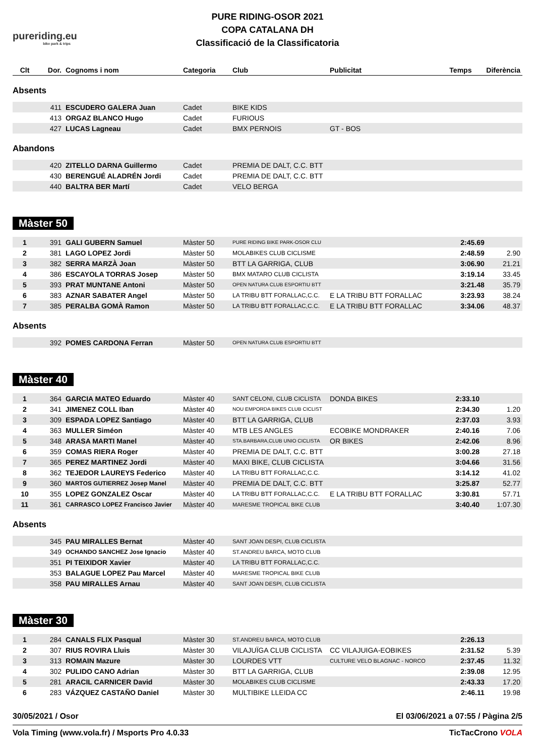pureriding.eu
bike park & trips
PURE RIDING-OSOR 2021
COPA CATALANA DH
Classificació de la Classificatoria
| Clt | Dor. | Cognoms i nom | Categoria | Club | Publicitat | Temps | Diferència |
| --- | --- | --- | --- | --- | --- | --- | --- |
Absents
| | 411 | ESCUDERO GALERA Juan | Cadet | BIKE KIDS | | | |
| | 413 | ORGAZ BLANCO Hugo | Cadet | FURIOUS | | | |
| | 427 | LUCAS Lagneau | Cadet | BMX PERNOIS | GT - BOS | | |
Abandons
| | 420 | ZITELLO DARNA Guillermo | Cadet | PREMIA DE DALT, C.C. BTT | | | |
| | 430 | BERENGUÉ ALADRÉN Jordi | Cadet | PREMIA DE DALT, C.C. BTT | | | |
| | 440 | BALTRA BER Martí | Cadet | VELO BERGA | | | |
Màster 50
| 1 | 391 | GALI GUBERN Samuel | Màster 50 | PURE RIDING BIKE PARK-OSOR CLU | | 2:45.69 | |
| 2 | 381 | LAGO LOPEZ Jordi | Màster 50 | MOLABIKES CLUB CICLISME | | 2:48.59 | 2.90 |
| 3 | 382 | SERRA MARZÀ Joan | Màster 50 | BTT LA GARRIGA, CLUB | | 3:06.90 | 21.21 |
| 4 | 386 | ESCAYOLA TORRAS Josep | Màster 50 | BMX MATARO CLUB CICLISTA | | 3:19.14 | 33.45 |
| 5 | 393 | PRAT MUNTANE Antoni | Màster 50 | OPEN NATURA CLUB ESPORTIU BTT | | 3:21.48 | 35.79 |
| 6 | 383 | AZNAR SABATER Angel | Màster 50 | LA TRIBU BTT FORALLAC,C.C. | E LA TRIBU BTT FORALLAC | 3:23.93 | 38.24 |
| 7 | 385 | PERALBA GOMÀ Ramon | Màster 50 | LA TRIBU BTT FORALLAC,C.C. | E LA TRIBU BTT FORALLAC | 3:34.06 | 48.37 |
Absents
| | 392 | POMES CARDONA Ferran | Màster 50 | OPEN NATURA CLUB ESPORTIU BTT | | | |
Màster 40
| 1 | 364 | GARCIA MATEO Eduardo | Màster 40 | SANT CELONI, CLUB CICLISTA | DONDA BIKES | 2:33.10 | |
| 2 | 341 | JIMENEZ COLL Iban | Màster 40 | NOU EMPORDA BIKES CLUB CICLIST | | 2:34.30 | 1.20 |
| 3 | 309 | ESPADA LOPEZ Santiago | Màster 40 | BTT LA GARRIGA, CLUB | | 2:37.03 | 3.93 |
| 4 | 363 | MULLER Siméon | Màster 40 | MTB LES ANGLES | ECOBIKE MONDRAKER | 2:40.16 | 7.06 |
| 5 | 348 | ARASA MARTI Manel | Màster 40 | STA.BARBARA,CLUB UNIO CICLISTA | OR BIKES | 2:42.06 | 8.96 |
| 6 | 359 | COMAS RIERA Roger | Màster 40 | PREMIA DE DALT, C.C. BTT | | 3:00.28 | 27.18 |
| 7 | 365 | PEREZ MARTINEZ Jordi | Màster 40 | MAXI BIKE, CLUB CICLISTA | | 3:04.66 | 31.56 |
| 8 | 362 | TEJEDOR LAUREYS Federico | Màster 40 | LA TRIBU BTT FORALLAC,C.C. | | 3:14.12 | 41.02 |
| 9 | 360 | MARTOS GUTIERREZ Josep Manel | Màster 40 | PREMIA DE DALT, C.C. BTT | | 3:25.87 | 52.77 |
| 10 | 355 | LOPEZ GONZALEZ Oscar | Màster 40 | LA TRIBU BTT FORALLAC,C.C. | E LA TRIBU BTT FORALLAC | 3:30.81 | 57.71 |
| 11 | 361 | CARRASCO LOPEZ Francisco Javier | Màster 40 | MARESME TROPICAL BIKE CLUB | | 3:40.40 | 1:07.30 |
Absents
| | 345 | PAU MIRALLES Bernat | Màster 40 | SANT JOAN DESPI, CLUB CICLISTA | | | |
| | 349 | OCHANDO SANCHEZ Jose Ignacio | Màster 40 | ST.ANDREU BARCA, MOTO CLUB | | | |
| | 351 | PI TEIXIDOR Xavier | Màster 40 | LA TRIBU BTT FORALLAC,C.C. | | | |
| | 353 | BALAGUE LOPEZ Pau Marcel | Màster 40 | MARESME TROPICAL BIKE CLUB | | | |
| | 358 | PAU MIRALLES Arnau | Màster 40 | SANT JOAN DESPI, CLUB CICLISTA | | | |
Màster 30
| 1 | 284 | CANALS FLIX Pasqual | Màster 30 | ST.ANDREU BARCA, MOTO CLUB | | 2:26.13 | |
| 2 | 307 | RIUS ROVIRA Lluis | Màster 30 | VILAJUÏGA CLUB CICLISTA | CC VILAJUIGA-EOBIKES | 2:31.52 | 5.39 |
| 3 | 313 | ROMAIN Mazure | Màster 30 | LOURDES VTT | CULTURE VELO BLAGNAC - NORCO | 2:37.45 | 11.32 |
| 4 | 302 | PULIDO CANO Adrian | Màster 30 | BTT LA GARRIGA, CLUB | | 2:39.08 | 12.95 |
| 5 | 281 | ARACIL CARNICER David | Màster 30 | MOLABIKES CLUB CICLISME | | 2:43.33 | 17.20 |
| 6 | 283 | VÁZQUEZ CASTAÑO Daniel | Màster 30 | MULTIBIKE LLEIDA CC | | 2:46.11 | 19.98 |
30/05/2021 / Osor El 03/06/2021 a 07:55 / Pàgina 2/5
Vola Timing (www.vola.fr) / Msports Pro 4.0.33 TicTacCrono VOLA